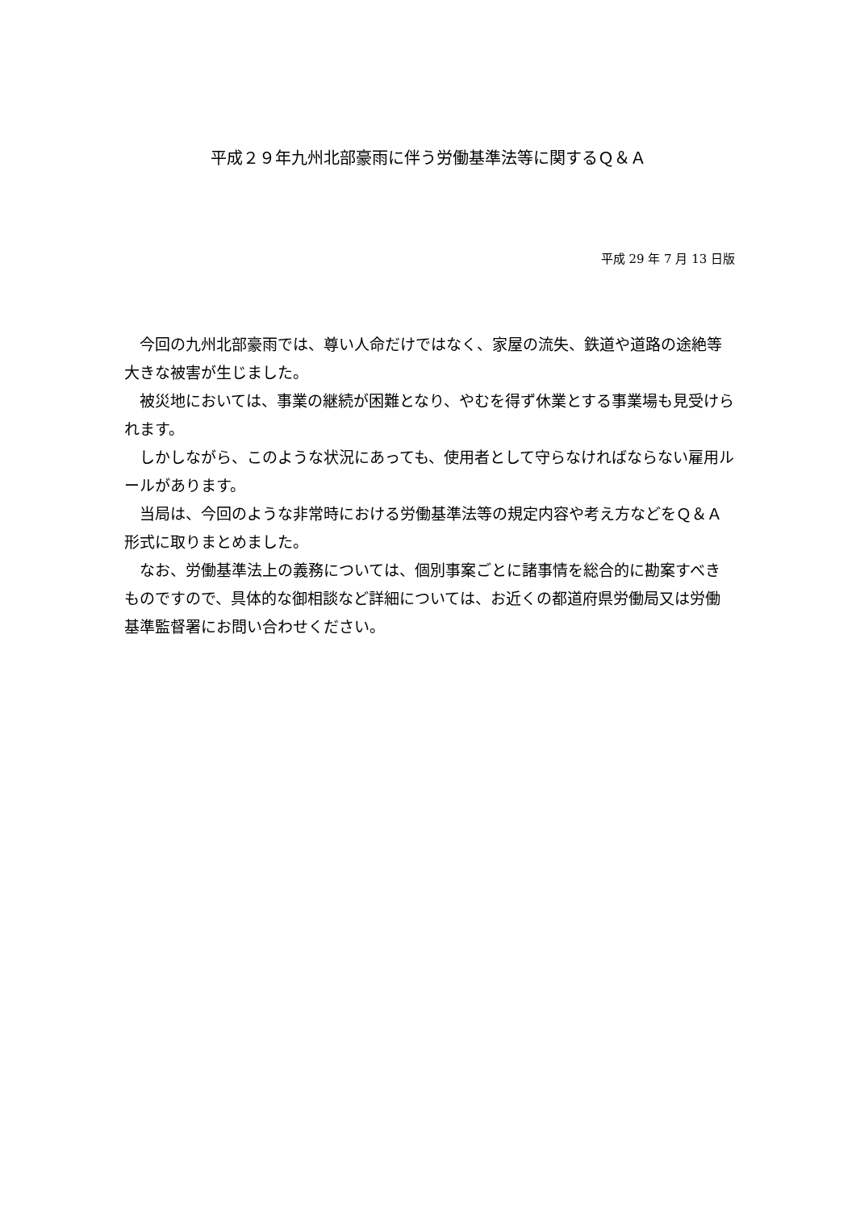平成２９年九州北部豪雨に伴う労働基準法等に関するＱ＆Ａ
平成 29 年 7 月 13 日版
今回の九州北部豪雨では、尊い人命だけではなく、家屋の流失、鉄道や道路の途絶等大きな被害が生じました。
被災地においては、事業の継続が困難となり、やむを得ず休業とする事業場も見受けられます。
しかしながら、このような状況にあっても、使用者として守らなければならない雇用ルールがあります。
当局は、今回のような非常時における労働基準法等の規定内容や考え方などをＱ＆Ａ形式に取りまとめました。
なお、労働基準法上の義務については、個別事案ごとに諸事情を総合的に勘案すべきものですので、具体的な御相談など詳細については、お近くの都道府県労働局又は労働基準監督署にお問い合わせください。